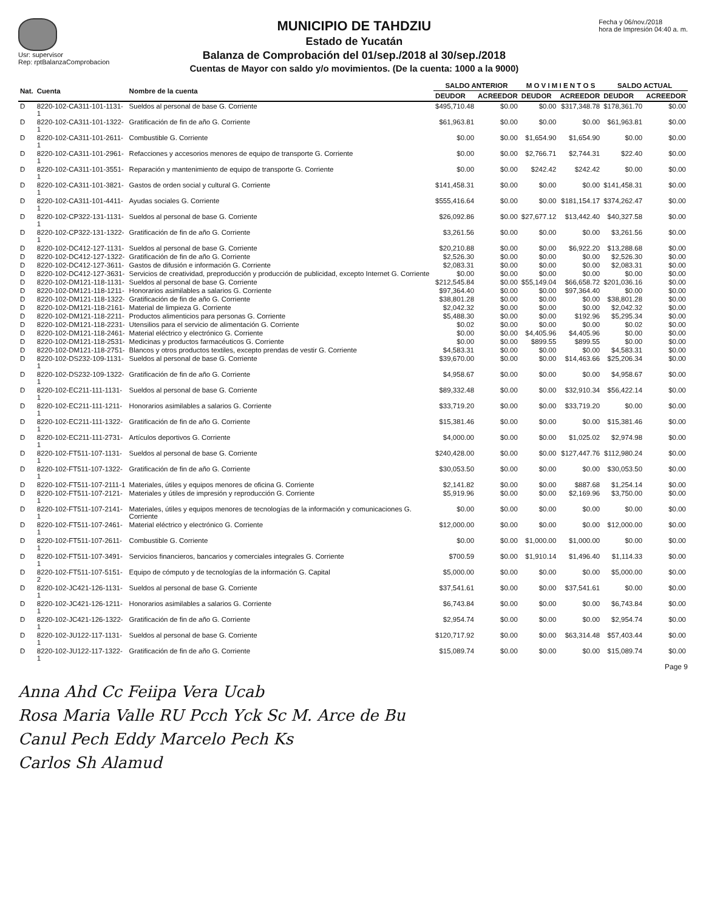Usr: supervisor
Rep: rptBalanzaComprobacion
MUNICIPIO DE TAHDZIU
Estado de Yucatán
Balanza de Comprobación del 01/sep./2018 al 30/sep./2018
Cuentas de Mayor con saldo y/o movimientos. (De la cuenta: 1000 a la 9000)
Fecha y 06/nov./2018
hora de Impresión 04:40 a. m.
| Nat. | Cuenta | Nombre de la cuenta | SALDO ANTERIOR | | M O V I M I E N T O S | | SALDO ACTUAL | |
| --- | --- | --- | --- | --- | --- | --- | --- | --- |
| | | | DEUDOR | ACREEDOR | DEUDOR | ACREEDOR | DEUDOR | ACREEDOR |
| D | 8220-102-CA311-101-1131-1 | Sueldos al personal de base G. Corriente | $495,710.48 | $0.00 | $0.00 | $317,348.78 | $178,361.70 | $0.00 |
| D | 8220-102-CA311-101-1322-1 | Gratificación de fin de año G. Corriente | $61,963.81 | $0.00 | $0.00 | $0.00 | $61,963.81 | $0.00 |
| D | 8220-102-CA311-101-2611-1 | Combustible G. Corriente | $0.00 | $0.00 | $1,654.90 | $1,654.90 | $0.00 | $0.00 |
| D | 8220-102-CA311-101-2961-1 | Refacciones y accesorios menores de equipo de transporte G. Corriente | $0.00 | $0.00 | $2,766.71 | $2,744.31 | $22.40 | $0.00 |
| D | 8220-102-CA311-101-3551-1 | Reparación y mantenimiento de equipo de transporte G. Corriente | $0.00 | $0.00 | $242.42 | $242.42 | $0.00 | $0.00 |
| D | 8220-102-CA311-101-3821-1 | Gastos de orden social y cultural G. Corriente | $141,458.31 | $0.00 | $0.00 | $0.00 | $141,458.31 | $0.00 |
| D | 8220-102-CA311-101-4411-1 | Ayudas sociales G. Corriente | $555,416.64 | $0.00 | $0.00 | $181,154.17 | $374,262.47 | $0.00 |
| D | 8220-102-CP322-131-1131-1 | Sueldos al personal de base G. Corriente | $26,092.86 | $0.00 | $27,677.12 | $13,442.40 | $40,327.58 | $0.00 |
| D | 8220-102-CP322-131-1322-1 | Gratificación de fin de año G. Corriente | $3,261.56 | $0.00 | $0.00 | $0.00 | $3,261.56 | $0.00 |
| D | 8220-102-DC412-127-1131- | Sueldos al personal de base G. Corriente | $20,210.88 | $0.00 | $0.00 | $6,922.20 | $13,288.68 | $0.00 |
| D | 8220-102-DC412-127-1322- | Gratificación de fin de año G. Corriente | $2,526.30 | $0.00 | $0.00 | $0.00 | $2,526.30 | $0.00 |
| D | 8220-102-DC412-127-3611- | Gastos de difusión e información G. Corriente | $2,083.31 | $0.00 | $0.00 | $0.00 | $2,083.31 | $0.00 |
| D | 8220-102-DC412-127-3631- | Servicios de creatividad, preproducción y producción de publicidad, excepto Internet G. Corriente | $0.00 | $0.00 | $0.00 | $0.00 | $0.00 | $0.00 |
| D | 8220-102-DM121-118-1131- | Sueldos al personal de base G. Corriente | $212,545.84 | $0.00 | $55,149.04 | $66,658.72 | $201,036.16 | $0.00 |
| D | 8220-102-DM121-118-1211- | Honorarios asimilables a salarios G. Corriente | $97,364.40 | $0.00 | $0.00 | $97,364.40 | $0.00 | $0.00 |
| D | 8220-102-DM121-118-1322- | Gratificación de fin de año G. Corriente | $38,801.28 | $0.00 | $0.00 | $0.00 | $38,801.28 | $0.00 |
| D | 8220-102-DM121-118-2161- | Material de limpieza G. Corriente | $2,042.32 | $0.00 | $0.00 | $0.00 | $2,042.32 | $0.00 |
| D | 8220-102-DM121-118-2211- | Productos alimenticios para personas G. Corriente | $5,488.30 | $0.00 | $0.00 | $192.96 | $5,295.34 | $0.00 |
| D | 8220-102-DM121-118-2231- | Utensilios para el servicio de alimentación G. Corriente | $0.02 | $0.00 | $0.00 | $0.00 | $0.02 | $0.00 |
| D | 8220-102-DM121-118-2461- | Material eléctrico y electrónico G. Corriente | $0.00 | $0.00 | $4,405.96 | $4,405.96 | $0.00 | $0.00 |
| D | 8220-102-DM121-118-2531- | Medicinas y productos farmacéuticos G. Corriente | $0.00 | $0.00 | $899.55 | $899.55 | $0.00 | $0.00 |
| D | 8220-102-DM121-118-2751- | Blancos y otros productos textiles, excepto prendas de vestir G. Corriente | $4,583.31 | $0.00 | $0.00 | $0.00 | $4,583.31 | $0.00 |
| D | 8220-102-DS232-109-1131-1 | Sueldos al personal de base G. Corriente | $39,670.00 | $0.00 | $0.00 | $14,463.66 | $25,206.34 | $0.00 |
| D | 8220-102-DS232-109-1322-1 | Gratificación de fin de año G. Corriente | $4,958.67 | $0.00 | $0.00 | $0.00 | $4,958.67 | $0.00 |
| D | 8220-102-EC211-111-1131-1 | Sueldos al personal de base G. Corriente | $89,332.48 | $0.00 | $0.00 | $32,910.34 | $56,422.14 | $0.00 |
| D | 8220-102-EC211-111-1211-1 | Honorarios asimilables a salarios G. Corriente | $33,719.20 | $0.00 | $0.00 | $33,719.20 | $0.00 | $0.00 |
| D | 8220-102-EC211-111-1322-1 | Gratificación de fin de año G. Corriente | $15,381.46 | $0.00 | $0.00 | $0.00 | $15,381.46 | $0.00 |
| D | 8220-102-EC211-111-2731-1 | Artículos deportivos G. Corriente | $4,000.00 | $0.00 | $0.00 | $1,025.02 | $2,974.98 | $0.00 |
| D | 8220-102-FT511-107-1131-1 | Sueldos al personal de base G. Corriente | $240,428.00 | $0.00 | $0.00 | $127,447.76 | $112,980.24 | $0.00 |
| D | 8220-102-FT511-107-1322-1 | Gratificación de fin de año G. Corriente | $30,053.50 | $0.00 | $0.00 | $0.00 | $30,053.50 | $0.00 |
| D | 8220-102-FT511-107-2111-1 | Materiales, útiles y equipos menores de oficina G. Corriente | $2,141.82 | $0.00 | $0.00 | $887.68 | $1,254.14 | $0.00 |
| D | 8220-102-FT511-107-2121-1 | Materiales y útiles de impresión y reproducción G. Corriente | $5,919.96 | $0.00 | $0.00 | $2,169.96 | $3,750.00 | $0.00 |
| D | 8220-102-FT511-107-2141-1 | Materiales, útiles y equipos menores de tecnologías de la información y comunicaciones G. Corriente | $0.00 | $0.00 | $0.00 | $0.00 | $0.00 | $0.00 |
| D | 8220-102-FT511-107-2461-1 | Material eléctrico y electrónico G. Corriente | $12,000.00 | $0.00 | $0.00 | $0.00 | $12,000.00 | $0.00 |
| D | 8220-102-FT511-107-2611-1 | Combustible G. Corriente | $0.00 | $0.00 | $1,000.00 | $1,000.00 | $0.00 | $0.00 |
| D | 8220-102-FT511-107-3491-1 | Servicios financieros, bancarios y comerciales integrales G. Corriente | $700.59 | $0.00 | $1,910.14 | $1,496.40 | $1,114.33 | $0.00 |
| D | 8220-102-FT511-107-5151-2 | Equipo de cómputo y de tecnologías de la información G. Capital | $5,000.00 | $0.00 | $0.00 | $0.00 | $5,000.00 | $0.00 |
| D | 8220-102-JC421-126-1131-1 | Sueldos al personal de base G. Corriente | $37,541.61 | $0.00 | $0.00 | $37,541.61 | $0.00 | $0.00 |
| D | 8220-102-JC421-126-1211-1 | Honorarios asimilables a salarios G. Corriente | $6,743.84 | $0.00 | $0.00 | $0.00 | $6,743.84 | $0.00 |
| D | 8220-102-JC421-126-1322-1 | Gratificación de fin de año G. Corriente | $2,954.74 | $0.00 | $0.00 | $0.00 | $2,954.74 | $0.00 |
| D | 8220-102-JU122-117-1131-1 | Sueldos al personal de base G. Corriente | $120,717.92 | $0.00 | $0.00 | $63,314.48 | $57,403.44 | $0.00 |
| D | 8220-102-JU122-117-1322-1 | Gratificación de fin de año G. Corriente | $15,089.74 | $0.00 | $0.00 | $0.00 | $15,089.74 | $0.00 |
Page 9
Anna Ahd Cc Feiipa Vera Ucab
Rosa Maria Valle RU Pcch Yck Sc M. Arce de Bu
Canul Pech Eddy Marcelo Pech Ks
Carlos Sh Alamud